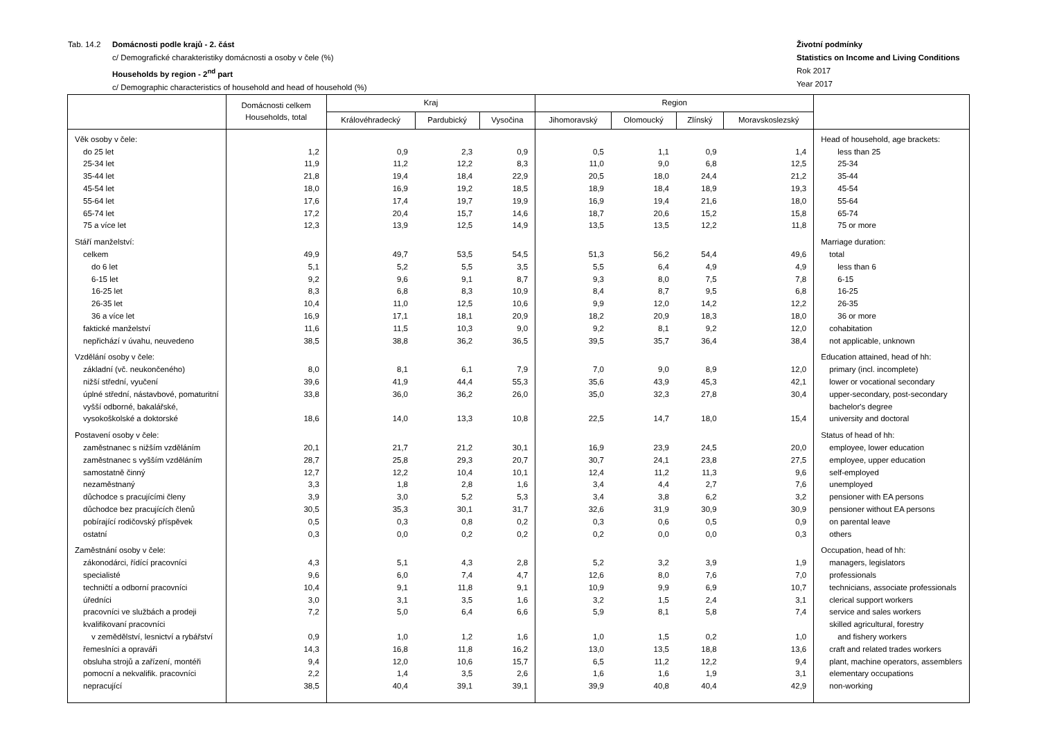Tab. 14.2 Domácnosti podle krajů - 2. část
c/ Demografické charakteristiky domácnosti a osoby v čele (%)
Households by region - 2<sup>nd</sup> part
c/ Demographic characteristics of household and head of household (%)
Životní podmínky
Statistics on Income and Living Conditions
Rok 2017
Year 2017
| | Domácnosti celkem Households, total | Kraj | | | Region | | | | |
| --- | --- | --- | --- | --- | --- | --- | --- | --- | --- |
| | | Královéhradecký | Pardubický | Vysočina | Jihomoravský | Olomoucký | Zlínský | Moravskoslezský | |
| Věk osoby v čele: | | | | | | | | | Head of household, age brackets: |
| do 25 let | 1,2 | 0,9 | 2,3 | 0,9 | 0,5 | 1,1 | 0,9 | 1,4 | less than 25 |
| 25-34 let | 11,9 | 11,2 | 12,2 | 8,3 | 11,0 | 9,0 | 6,8 | 12,5 | 25-34 |
| 35-44 let | 21,8 | 19,4 | 18,4 | 22,9 | 20,5 | 18,0 | 24,4 | 21,2 | 35-44 |
| 45-54 let | 18,0 | 16,9 | 19,2 | 18,5 | 18,9 | 18,4 | 18,9 | 19,3 | 45-54 |
| 55-64 let | 17,6 | 17,4 | 19,7 | 19,9 | 16,9 | 19,4 | 21,6 | 18,0 | 55-64 |
| 65-74 let | 17,2 | 20,4 | 15,7 | 14,6 | 18,7 | 20,6 | 15,2 | 15,8 | 65-74 |
| 75 a více let | 12,3 | 13,9 | 12,5 | 14,9 | 13,5 | 13,5 | 12,2 | 11,8 | 75 or more |
| Stáří manželství: | | | | | | | | | Marriage duration: |
| celkem | 49,9 | 49,7 | 53,5 | 54,5 | 51,3 | 56,2 | 54,4 | 49,6 | total |
| do 6 let | 5,1 | 5,2 | 5,5 | 3,5 | 5,5 | 6,4 | 4,9 | 4,9 | less than 6 |
| 6-15 let | 9,2 | 9,6 | 9,1 | 8,7 | 9,3 | 8,0 | 7,5 | 7,8 | 6-15 |
| 16-25 let | 8,3 | 6,8 | 8,3 | 10,9 | 8,4 | 8,7 | 9,5 | 6,8 | 16-25 |
| 26-35 let | 10,4 | 11,0 | 12,5 | 10,6 | 9,9 | 12,0 | 14,2 | 12,2 | 26-35 |
| 36 a více let | 16,9 | 17,1 | 18,1 | 20,9 | 18,2 | 20,9 | 18,3 | 18,0 | 36 or more |
| faktické manželství | 11,6 | 11,5 | 10,3 | 9,0 | 9,2 | 8,1 | 9,2 | 12,0 | cohabitation |
| nepřichází v úvahu, neuvedeno | 38,5 | 38,8 | 36,2 | 36,5 | 39,5 | 35,7 | 36,4 | 38,4 | not applicable, unknown |
| Vzdělání osoby v čele: | | | | | | | | | Education attained, head of hh: |
| základní (vč. neukončeného) | 8,0 | 8,1 | 6,1 | 7,9 | 7,0 | 9,0 | 8,9 | 12,0 | primary (incl. incomplete) |
| nižší střední, vyučení | 39,6 | 41,9 | 44,4 | 55,3 | 35,6 | 43,9 | 45,3 | 42,1 | lower or vocational secondary |
| úplné střední, nástavbové, pomaturitní | 33,8 | 36,0 | 36,2 | 26,0 | 35,0 | 32,3 | 27,8 | 30,4 | upper-secondary, post-secondary |
| vyšší odborné, bakalářské, | | | | | | | | | bachelor's degree |
| vysokoškolské a doktorské | 18,6 | 14,0 | 13,3 | 10,8 | 22,5 | 14,7 | 18,0 | 15,4 | university and doctoral |
| Postavení osoby v čele: | | | | | | | | | Status of head of hh: |
| zaměstnanec s nižším vzděláním | 20,1 | 21,7 | 21,2 | 30,1 | 16,9 | 23,9 | 24,5 | 20,0 | employee, lower education |
| zaměstnanec s vyšším vzděláním | 28,7 | 25,8 | 29,3 | 20,7 | 30,7 | 24,1 | 23,8 | 27,5 | employee, upper education |
| samostatně činný | 12,7 | 12,2 | 10,4 | 10,1 | 12,4 | 11,2 | 11,3 | 9,6 | self-employed |
| nezaměstnaný | 3,3 | 1,8 | 2,8 | 1,6 | 3,4 | 4,4 | 2,7 | 7,6 | unemployed |
| důchodce s pracujícími členy | 3,9 | 3,0 | 5,2 | 5,3 | 3,4 | 3,8 | 6,2 | 3,2 | pensioner with EA persons |
| důchodce bez pracujících členů | 30,5 | 35,3 | 30,1 | 31,7 | 32,6 | 31,9 | 30,9 | 30,9 | pensioner without EA persons |
| pobírající rodičovský příspěvek | 0,5 | 0,3 | 0,8 | 0,2 | 0,3 | 0,6 | 0,5 | 0,9 | on parental leave |
| ostatní | 0,3 | 0,0 | 0,2 | 0,2 | 0,2 | 0,0 | 0,0 | 0,3 | others |
| Zaměstnání osoby v čele: | | | | | | | | | Occupation, head of hh: |
| zákonodárci, řídící pracovníci | 4,3 | 5,1 | 4,3 | 2,8 | 5,2 | 3,2 | 3,9 | 1,9 | managers, legislators |
| specialisté | 9,6 | 6,0 | 7,4 | 4,7 | 12,6 | 8,0 | 7,6 | 7,0 | professionals |
| techničtí a odborní pracovníci | 10,4 | 9,1 | 11,8 | 9,1 | 10,9 | 9,9 | 6,9 | 10,7 | technicians, associate professionals |
| úředníci | 3,0 | 3,1 | 3,5 | 1,6 | 3,2 | 1,5 | 2,4 | 3,1 | clerical support workers |
| pracovníci ve službách a prodeji | 7,2 | 5,0 | 6,4 | 6,6 | 5,9 | 8,1 | 5,8 | 7,4 | service and sales workers |
| kvalifikovaní pracovníci | | | | | | | | | skilled agricultural, forestry |
| v zemědělství, lesnictví a rybářství | 0,9 | 1,0 | 1,2 | 1,6 | 1,0 | 1,5 | 0,2 | 1,0 | and fishery workers |
| řemeslníci a opraváři | 14,3 | 16,8 | 11,8 | 16,2 | 13,0 | 13,5 | 18,8 | 13,6 | craft and related trades workers |
| obsluha strojů a zařízení, montéři | 9,4 | 12,0 | 10,6 | 15,7 | 6,5 | 11,2 | 12,2 | 9,4 | plant, machine operators, assemblers |
| pomocní a nekvalifik. pracovníci | 2,2 | 1,4 | 3,5 | 2,6 | 1,6 | 1,6 | 1,9 | 3,1 | elementary occupations |
| nepracující | 38,5 | 40,4 | 39,1 | 39,1 | 39,9 | 40,8 | 40,4 | 42,9 | non-working |